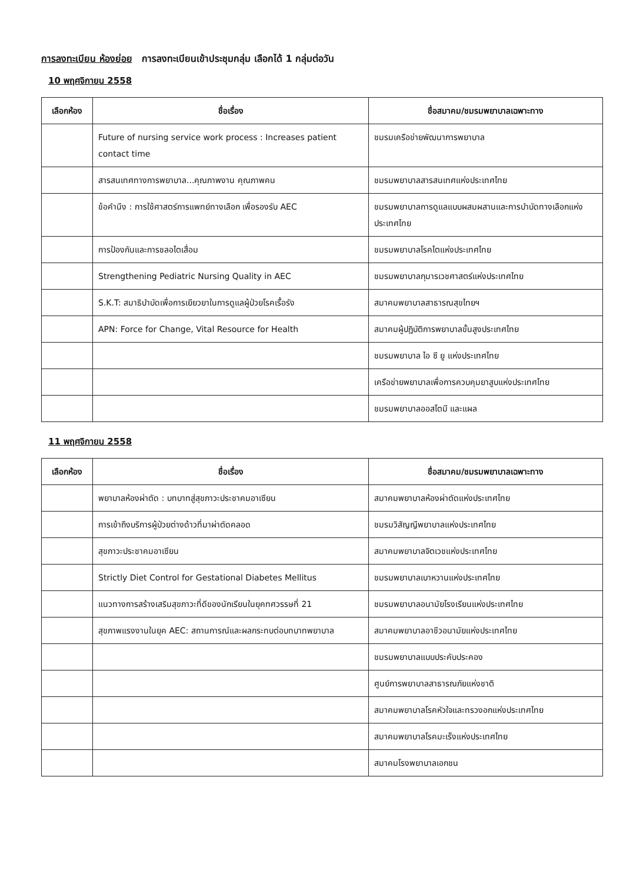การลงทะเบียน ห้องย่อย การลงทะเบียนเข้าประชุมกลุ่ม เลือกได้ 1 กลุ่มต่อวัน
10 พฤศจิกายน 2558
| เลือกห้อง | ชื่อเรื่อง | ชื่อสมาคม/ชมรมพยาบาลเฉพาะทาง |
| --- | --- | --- |
| | Future of nursing service work process : Increases patient contact time | ชมรมเครือข่ายพัฒนาการพยาบาล |
| | สารสนเทศทางการพยาบาล...คุณภาพงาน คุณภาพคน | ชมรมพยาบาลสารสนเทศแห่งประเทศไทย |
| | ข้อคำนึง : การใช้ศาสตร์การแพทย์ทางเลือก เพื่อรองรับ AEC | ชมรมพยาบาลการดูแลแบบผสมผสานและการบำบัดทางเลือกแห่งประเทศไทย |
| | การป้องกันและการชลอไตเสื่อม | ชมรมพยาบาลโรคไตแห่งประเทศไทย |
| | Strengthening Pediatric Nursing Quality in AEC | ชมรมพยาบาลกุมารเวชศาสตร์แห่งประเทศไทย |
| | S.K.T: สมาธิบำบัดเพื่อการเยียวยาในการดูแลผู้ป่วยโรคเรื้อรัง | สมาคมพยาบาลสาธารณสุขไทยฯ |
| | APN: Force for Change, Vital Resource for Health | สมาคมผู้ปฏิบัติการพยาบาลขั้นสูงประเทศไทย |
| | | ชมรมพยาบาล ไอ ซี ยู แห่งประเทศไทย |
| | | เครือข่ายพยาบาลเพื่อการควบคุมยาสูบแห่งประเทศไทย |
| | | ชมรมพยาบาลออสโตมี และแผล |
11 พฤศจิกายน 2558
| เลือกห้อง | ชื่อเรื่อง | ชื่อสมาคม/ชมรมพยาบาลเฉพาะทาง |
| --- | --- | --- |
| | พยาบาลห้องผ่าตัด : บทบาทสู่สุขภาวะประชาคมอาเซียน | สมาคมพยาบาลห้องผ่าตัดแห่งประเทศไทย |
| | การเข้าถึงบริการผู้ป่วยต่างด้าวที่มาผ่าตัดคลอด | ชมรมวิสัญญีพยาบาลแห่งประเทศไทย |
| | สุขภาวะประชาคมอาเซียน | สมาคมพยาบาลจิตเวชแห่งประเทศไทย |
| | Strictly Diet Control for Gestational Diabetes Mellitus | ชมรมพยาบาลเบาหวานแห่งประเทศไทย |
| | แนวทางการสร้างเสริมสุขภาวะที่ดีของนักเรียนในยุคทศวรรษที่ 21 | ชมรมพยาบาลอนามัยโรงเรียนแห่งประเทศไทย |
| | สุขภาพแรงงานในยุค AEC: สถานการณ์และผลกระทบต่อบทบาทพยาบาล | สมาคมพยาบาลอาชีวอนามัยแห่งประเทศไทย |
| | | ชมรมพยาบาลแบบประคับประคอง |
| | | ศูนย์การพยาบาลสาธารณภัยแห่งชาติ |
| | | สมาคมพยาบาลโรคหัวใจและทรวงอกแห่งประเทศไทย |
| | | สมาคมพยาบาลโรคมะเร็งแห่งประเทศไทย |
| | | สมาคมโรงพยาบาลเอกชน |